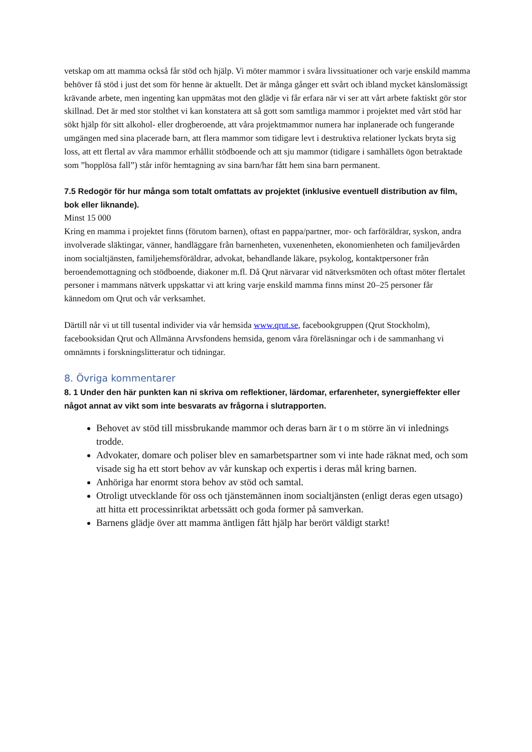vetskap om att mamma också får stöd och hjälp. Vi möter mammor i svåra livssituationer och varje enskild mamma behöver få stöd i just det som för henne är aktuellt. Det är många gånger ett svårt och ibland mycket känslomässigt krävande arbete, men ingenting kan uppmätas mot den glädje vi får erfara när vi ser att vårt arbete faktiskt gör stor skillnad. Det är med stor stolthet vi kan konstatera att så gott som samtliga mammor i projektet med vårt stöd har sökt hjälp för sitt alkohol- eller drogberoende, att våra projektmammor numera har inplanerade och fungerande umgängen med sina placerade barn, att flera mammor som tidigare levt i destruktiva relationer lyckats bryta sig loss, att ett flertal av våra mammor erhållit stödboende och att sju mammor (tidigare i samhällets ögon betraktade som ”hopplösa fall”) står inför hemtagning av sina barn/har fått hem sina barn permanent.
7.5 Redogör för hur många som totalt omfattats av projektet (inklusive eventuell distribution av film, bok eller liknande).
Minst 15 000
Kring en mamma i projektet finns (förutom barnen), oftast en pappa/partner, mor- och farföräldrar, syskon, andra involverade släktingar, vänner, handläggare från barnenheten, vuxenenheten, ekonomienheten och familjevården inom socialtjänsten, familjehemsföräldrar, advokat, behandlande läkare, psykolog, kontaktpersoner från beroendemottagning och stödboende, diakoner m.fl. Då Qrut närvarar vid nätverksmöten och oftast möter flertalet personer i mammans nätverk uppskattar vi att kring varje enskild mamma finns minst 20–25 personer får kännedom om Qrut och vår verksamhet.
Därtill når vi ut till tusental individer via vår hemsida www.qrut.se, facebookgruppen (Qrut Stockholm), facebooksidan Qrut och Allmänna Arvsfondens hemsida, genom våra föreläsningar och i de sammanhang vi omnämnts i forskningslitteratur och tidningar.
8. Övriga kommentarer
8. 1 Under den här punkten kan ni skriva om reflektioner, lärdomar, erfarenheter, synergieffekter eller något annat av vikt som inte besvarats av frågorna i slutrapporten.
Behovet av stöd till missbrukande mammor och deras barn är t o m större än vi inlednings trodde.
Advokater, domare och poliser blev en samarbetspartner som vi inte hade räknat med, och som visade sig ha ett stort behov av vår kunskap och expertis i deras mål kring barnen.
Anhöriga har enormt stora behov av stöd och samtal.
Otroligt utvecklande för oss och tjänstemännen inom socialtjänsten (enligt deras egen utsago) att hitta ett processinriktat arbetssätt och goda former på samverkan.
Barnens glädje över att mamma äntligen fått hjälp har berört väldigt starkt!